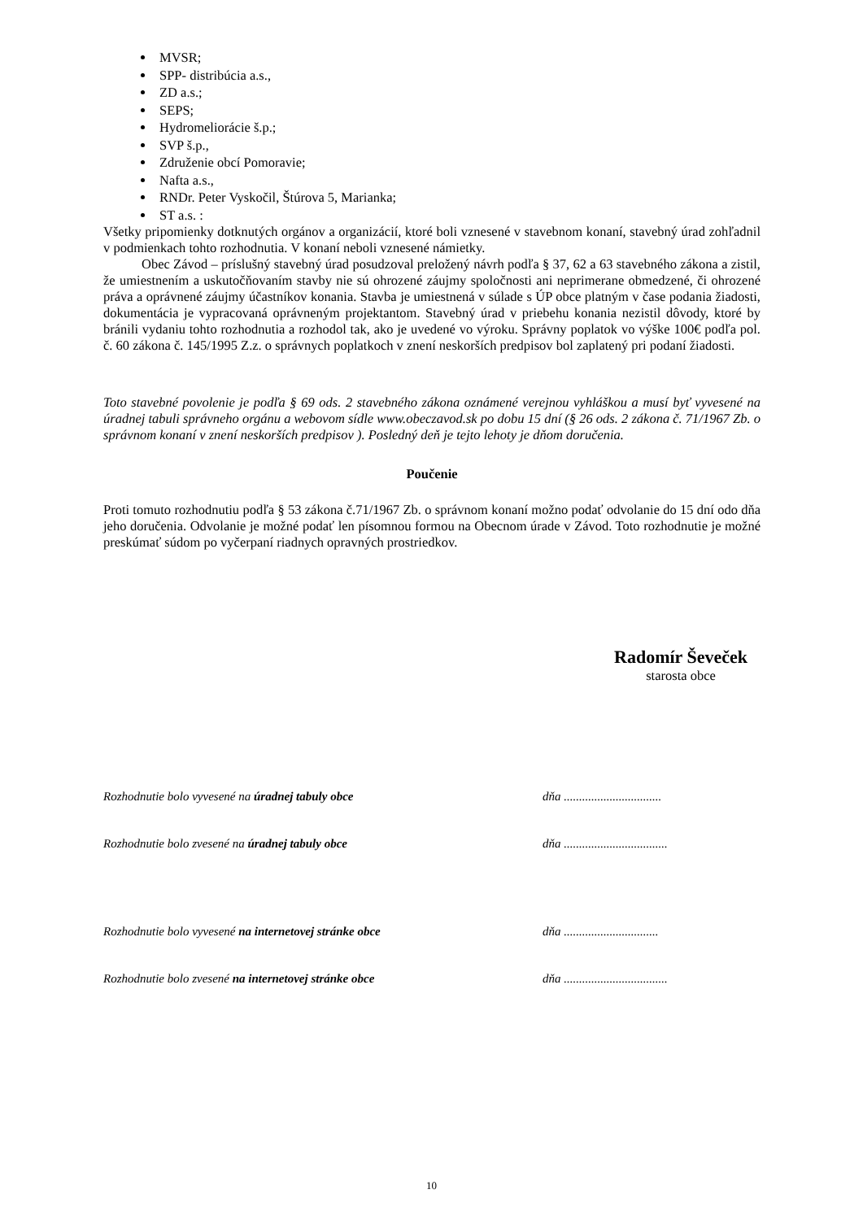MVSR;
SPP- distribúcia a.s.,
ZD a.s.;
SEPS;
Hydromeliorácie š.p.;
SVP š.p.,
Združenie obcí Pomoravie;
Nafta a.s.,
RNDr. Peter Vyskočil, Štúrova 5, Marianka;
ST a.s. :
Všetky pripomienky dotknutých orgánov a organizácií, ktoré boli vznesené v stavebnom konaní, stavebný úrad zohľadnil v podmienkach tohto rozhodnutia. V konaní neboli vznesené námietky.
Obec Závod – príslušný stavebný úrad posudzoval preložený návrh podľa § 37, 62 a 63 stavebného zákona a zistil, že umiestnením a uskutočňovaním stavby nie sú ohrozené záujmy spoločnosti ani neprimerane obmedzené, či ohrozené práva a oprávnené záujmy účastníkov konania. Stavba je umiestnená v súlade s ÚP obce platným v čase podania žiadosti, dokumentácia je vypracovaná oprávneným projektantom. Stavebný úrad v priebehu konania nezistil dôvody, ktoré by bránili vydaniu tohto rozhodnutia a rozhodol tak, ako je uvedené vo výroku. Správny poplatok vo výške 100€ podľa pol. č. 60 zákona č. 145/1995 Z.z. o správnych poplatkoch v znení neskorších predpisov bol zaplatený pri podaní žiadosti.
Toto stavebné povolenie je podľa § 69 ods. 2 stavebného zákona oznámené verejnou vyhláškou a musí byť vyvesené na úradnej tabuli správneho orgánu a webovom sídle www.obeczavod.sk po dobu 15 dní (§ 26 ods. 2 zákona č. 71/1967 Zb. o správnom konaní v znení neskorších predpisov ). Posledný deň je tejto lehoty je dňom doručenia.
Poučenie
Proti tomuto rozhodnutiu podľa § 53 zákona č.71/1967 Zb. o správnom konaní možno podať odvolanie do 15 dní odo dňa jeho doručenia. Odvolanie je možné podať len písomnou formou na Obecnom úrade v Závod. Toto rozhodnutie je možné preskúmať súdom po vyčerpaní riadnych opravných prostriedkov.
Radomír Ševeček
starosta obce
Rozhodnutie bolo vyvesené na úradnej tabuly obce dňa ................................
Rozhodnutie bolo zvesené na úradnej tabuly obce dňa ..................................
Rozhodnutie bolo vyvesené na internetovej stránke obce dňa ...............................
Rozhodnutie bolo zvesené na internetovej stránke obce dňa ..................................
10